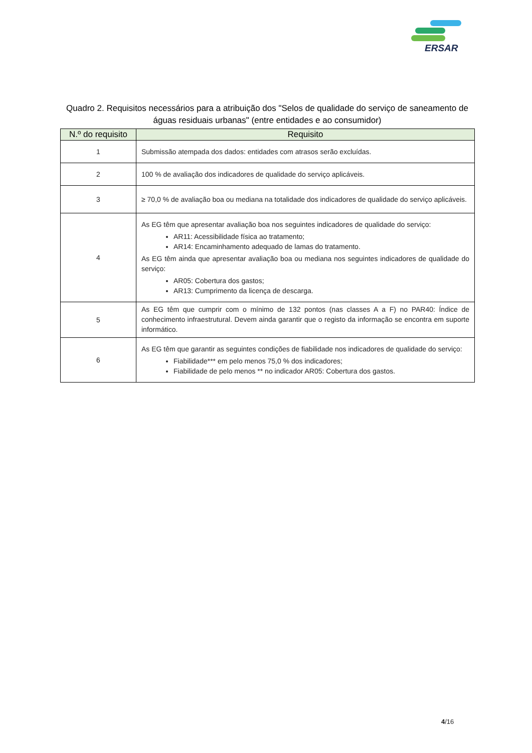ERSAR
Quadro 2. Requisitos necessários para a atribuição dos "Selos de qualidade do serviço de saneamento de águas residuais urbanas" (entre entidades e ao consumidor)
| N.º do requisito | Requisito |
| --- | --- |
| 1 | Submissão atempada dos dados: entidades com atrasos serão excluídas. |
| 2 | 100 % de avaliação dos indicadores de qualidade do serviço aplicáveis. |
| 3 | ≥ 70,0 % de avaliação boa ou mediana na totalidade dos indicadores de qualidade do serviço aplicáveis. |
| 4 | As EG têm que apresentar avaliação boa nos seguintes indicadores de qualidade do serviço: AR11: Acessibilidade física ao tratamento; AR14: Encaminhamento adequado de lamas do tratamento. As EG têm ainda que apresentar avaliação boa ou mediana nos seguintes indicadores de qualidade do serviço: AR05: Cobertura dos gastos; AR13: Cumprimento da licença de descarga. |
| 5 | As EG têm que cumprir com o mínimo de 132 pontos (nas classes A a F) no PAR40: Índice de conhecimento infraestrutural. Devem ainda garantir que o registo da informação se encontra em suporte informático. |
| 6 | As EG têm que garantir as seguintes condições de fiabilidade nos indicadores de qualidade do serviço: Fiabilidade*** em pelo menos 75,0 % dos indicadores; Fiabilidade de pelo menos ** no indicador AR05: Cobertura dos gastos. |
4/16